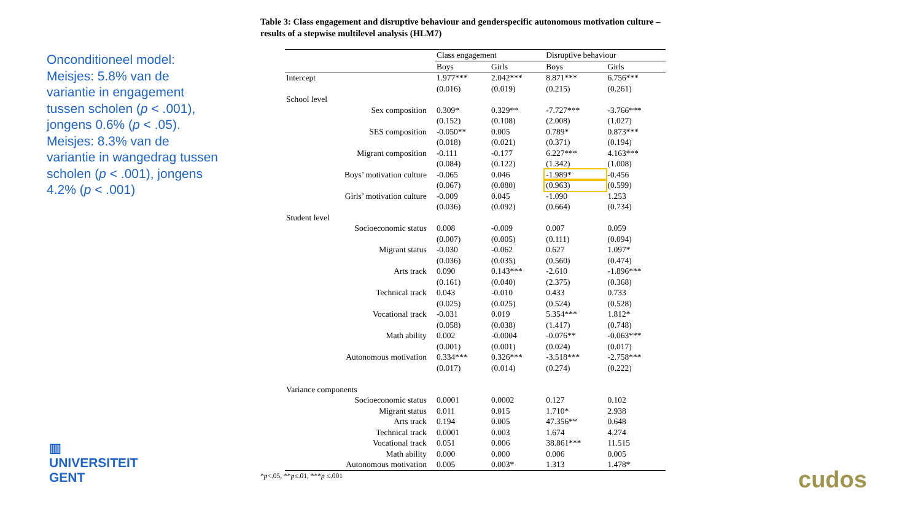Onconditioneel model:
Meisjes: 5.8% van de variantie in engagement tussen scholen (p < .001), jongens 0.6% (p < .05).
Meisjes: 8.3% van de variantie in wangedrag tussen scholen (p < .001), jongens 4.2% (p < .001)
Table 3: Class engagement and disruptive behaviour and genderspecific autonomous motivation culture – results of a stepwise multilevel analysis (HLM7)
| | Class engagement | | Disruptive behaviour | |
| --- | --- | --- | --- | --- |
| | Boys | Girls | Boys | Girls |
| Intercept | 1.977*** | 2.042*** | 8.871*** | 6.756*** |
| | (0.016) | (0.019) | (0.215) | (0.261) |
| School level | | | | |
| Sex composition | 0.309* | 0.329** | -7.727*** | -3.766*** |
| | (0.152) | (0.108) | (2.008) | (1.027) |
| SES composition | -0.050** | 0.005 | 0.789* | 0.873*** |
| | (0.018) | (0.021) | (0.371) | (0.194) |
| Migrant composition | -0.111 | -0.177 | 6.227*** | 4.163*** |
| | (0.084) | (0.122) | (1.342) | (1.008) |
| Boys’ motivation culture | -0.065 | 0.046 | -1.989* | -0.456 |
| | (0.067) | (0.080) | (0.963) | (0.599) |
| Girls’ motivation culture | -0.009 | 0.045 | -1.090 | 1.253 |
| | (0.036) | (0.092) | (0.664) | (0.734) |
| Student level | | | | |
| Socioeconomic status | 0.008 | -0.009 | 0.007 | 0.059 |
| | (0.007) | (0.005) | (0.111) | (0.094) |
| Migrant status | -0.030 | -0.062 | 0.627 | 1.097* |
| | (0.036) | (0.035) | (0.560) | (0.474) |
| Arts track | 0.090 | 0.143*** | -2.610 | -1.896*** |
| | (0.161) | (0.040) | (2.375) | (0.368) |
| Technical track | 0.043 | -0.010 | 0.433 | 0.733 |
| | (0.025) | (0.025) | (0.524) | (0.528) |
| Vocational track | -0.031 | 0.019 | 5.354*** | 1.812* |
| | (0.058) | (0.038) | (1.417) | (0.748) |
| Math ability | 0.002 | -0.0004 | -0.076** | -0.063*** |
| | (0.001) | (0.001) | (0.024) | (0.017) |
| Autonomous motivation | 0.334*** | 0.326*** | -3.518*** | -2.758*** |
| | (0.017) | (0.014) | (0.274) | (0.222) |
| Variance components | | | | |
| Socioeconomic status | 0.0001 | 0.0002 | 0.127 | 0.102 |
| Migrant status | 0.011 | 0.015 | 1.710* | 2.938 |
| Arts track | 0.194 | 0.005 | 47.356** | 0.648 |
| Technical track | 0.0001 | 0.003 | 1.674 | 4.274 |
| Vocational track | 0.051 | 0.006 | 38.861*** | 11.515 |
| Math ability | 0.000 | 0.000 | 0.006 | 0.005 |
| Autonomous motivation | 0.005 | 0.003* | 1.313 | 1.478* |
*p<.05, **p≤.01, ***p ≤.001
▥
UNIVERSITEIT
GENT
cudos